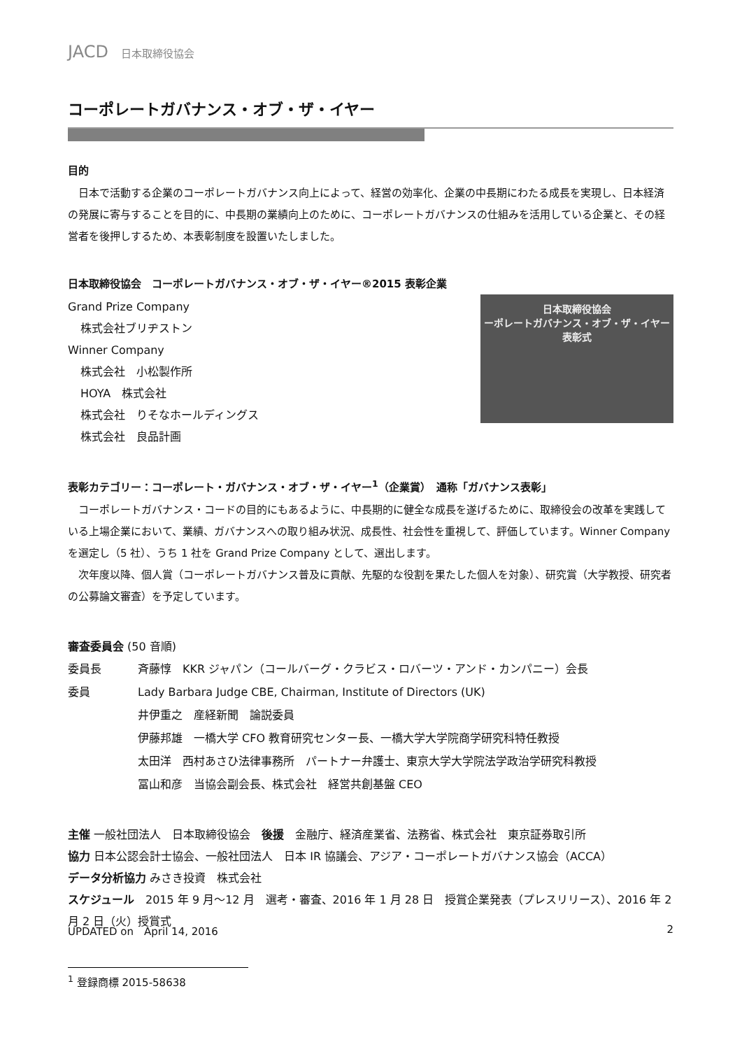JACD 日本取締役協会
コーポレートガバナンス・オブ・ザ・イヤー
目的
日本で活動する企業のコーポレートガバナンス向上によって、経営の効率化、企業の中長期にわたる成長を実現し、日本経済の発展に寄与することを目的に、中長期の業績向上のために、コーポレートガバナンスの仕組みを活用している企業と、その経営者を後押しするため、本表彰制度を設置いたしました。
日本取締役協会　コーポレートガバナンス・オブ・ザ・イヤー®2015 表彰企業
Grand Prize Company
株式会社ブリヂストン
Winner Company
株式会社　小松製作所
HOYA　株式会社
株式会社　りそなホールディングス
株式会社　良品計画
日本取締役協会
ーポレートガバナンス・オブ・ザ・イヤー表彰式
表彰カテゴリー：コーポレート・ガバナンス・オブ・ザ・イヤー<sup>1</sup>（企業賞）　通称「ガバナンス表彰」
コーポレートガバナンス・コードの目的にもあるように、中長期的に健全な成長を遂げるために、取締役会の改革を実践している上場企業において、業績、ガバナンスへの取り組み状況、成長性、社会性を重視して、評価しています。Winner Company を選定し（5 社）、うち 1 社を Grand Prize Company として、選出します。
次年度以降、個人賞（コーポレートガバナンス普及に貢献、先駆的な役割を果たした個人を対象）、研究賞（大学教授、研究者の公募論文審査）を予定しています。
審査委員会 (50 音順)
委員長
斉藤惇　KKR ジャパン（コールバーグ・クラビス・ロバーツ・アンド・カンパニー）会長
委員
Lady Barbara Judge CBE, Chairman, Institute of Directors (UK)
井伊重之　産経新聞　論説委員
伊藤邦雄　一橋大学 CFO 教育研究センター長、一橋大学大学院商学研究科特任教授
太田洋　西村あさひ法律事務所　パートナー弁護士、東京大学大学院法学政治学研究科教授
冨山和彦　当協会副会長、株式会社　経営共創基盤 CEO
主催 一般社団法人　日本取締役協会　後援　金融庁、経済産業省、法務省、株式会社　東京証券取引所
協力 日本公認会計士協会、一般社団法人　日本 IR 協議会、アジア・コーポレートガバナンス協会（ACCA）
データ分析協力 みさき投資　株式会社
スケジュール　2015 年 9 月～12 月　選考・審査、2016 年 1 月 28 日　授賞企業発表（プレスリリース）、2016 年 2 月 2 日（火）授賞式
<sup>1</sup> 登録商標 2015-58638
UPDATED on　April 14, 2016 2